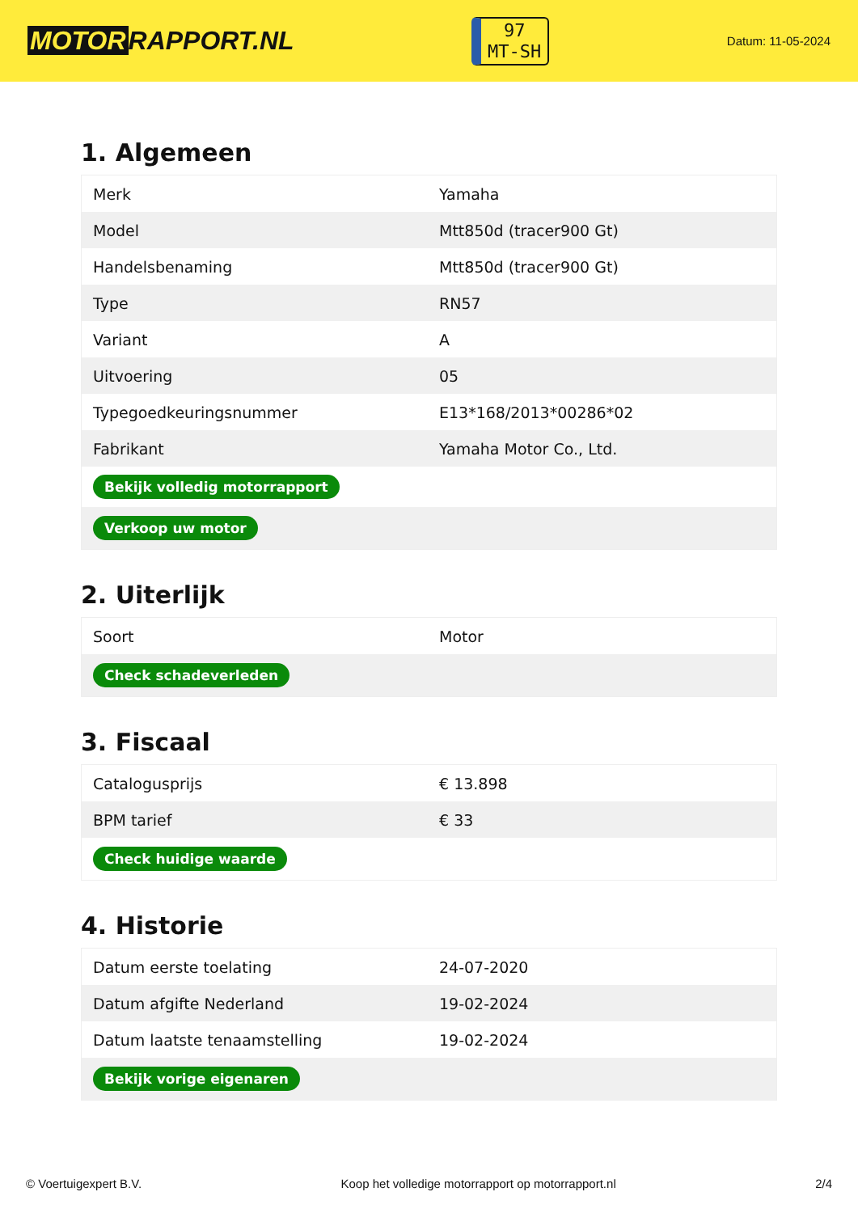MOTOR RAPPORT.NL
97
MT-SH
Datum: 11-05-2024
1. Algemeen
| Merk | Yamaha |
| Model | Mtt850d (tracer900 Gt) |
| Handelsbenaming | Mtt850d (tracer900 Gt) |
| Type | RN57 |
| Variant | A |
| Uitvoering | 05 |
| Typegoedkeuringsnummer | E13*168/2013*00286*02 |
| Fabrikant | Yamaha Motor Co., Ltd. |
| Bekijk volledig motorrapport | |
| Verkoop uw motor | |
2. Uiterlijk
| Soort | Motor |
| Check schadeverleden | |
3. Fiscaal
| Catalogusprijs | € 13.898 |
| BPM tarief | € 33 |
| Check huidige waarde | |
4. Historie
| Datum eerste toelating | 24-07-2020 |
| Datum afgifte Nederland | 19-02-2024 |
| Datum laatste tenaamstelling | 19-02-2024 |
| Bekijk vorige eigenaren | |
© Voertuigexpert B.V. Koop het volledige motorrapport op motorrapport.nl 2/4